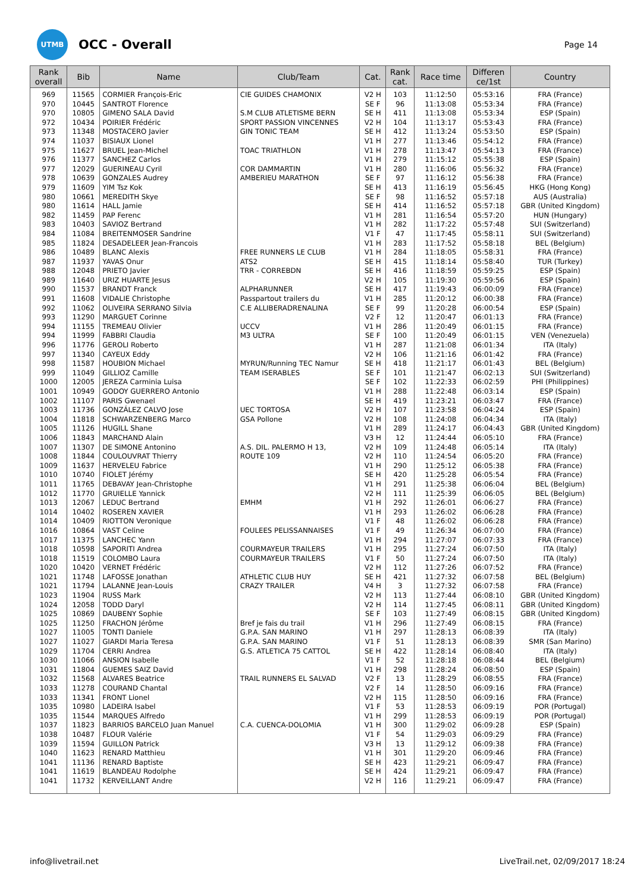UTMB
OCC - Overall
Page 14
| Rank overall | Bib | Name | Club/Team | Cat. | Rank cat. | Race time | Differen ce/1st | Country |
| --- | --- | --- | --- | --- | --- | --- | --- | --- |
| 969 | 11565 | CORMIER François-Eric | CIE GUIDES CHAMONIX | V2 H | 103 | 11:12:50 | 05:53:16 | FRA (France) |
| 970 | 10445 | SANTROT Florence | | SE F | 96 | 11:13:08 | 05:53:34 | FRA (France) |
| 970 | 10805 | GIMENO SALA David | S.M CLUB ATLETISME BERN | SE H | 411 | 11:13:08 | 05:53:34 | ESP (Spain) |
| 972 | 10434 | POIRIER Frédéric | SPORT PASSION VINCENNES | V2 H | 104 | 11:13:17 | 05:53:43 | FRA (France) |
| 973 | 11348 | MOSTACERO Javier | GIN TONIC TEAM | SE H | 412 | 11:13:24 | 05:53:50 | ESP (Spain) |
| 974 | 11037 | BISIAUX Lionel | | V1 H | 277 | 11:13:46 | 05:54:12 | FRA (France) |
| 975 | 11627 | BRUEL Jean-Michel | TOAC TRIATHLON | V1 H | 278 | 11:13:47 | 05:54:13 | FRA (France) |
| 976 | 11377 | SANCHEZ Carlos | | V1 H | 279 | 11:15:12 | 05:55:38 | ESP (Spain) |
| 977 | 12029 | GUERINEAU Cyril | COR DAMMARTIN | V1 H | 280 | 11:16:06 | 05:56:32 | FRA (France) |
| 978 | 10639 | GONZALES Audrey | AMBERIEU MARATHON | SE F | 97 | 11:16:12 | 05:56:38 | FRA (France) |
| 979 | 11609 | YIM Tsz Kok | | SE H | 413 | 11:16:19 | 05:56:45 | HKG (Hong Kong) |
| 980 | 10661 | MEREDITH Skye | | SE F | 98 | 11:16:52 | 05:57:18 | AUS (Australia) |
| 980 | 11614 | HALL Jamie | | SE H | 414 | 11:16:52 | 05:57:18 | GBR (United Kingdom) |
| 982 | 11459 | PAP Ferenc | | V1 H | 281 | 11:16:54 | 05:57:20 | HUN (Hungary) |
| 983 | 10403 | SAVIOZ Bertrand | | V1 H | 282 | 11:17:22 | 05:57:48 | SUI (Switzerland) |
| 984 | 11084 | BREITENMOSER Sandrine | | V1 F | 47 | 11:17:45 | 05:58:11 | SUI (Switzerland) |
| 985 | 11824 | DESADELEER Jean-Francois | | V1 H | 283 | 11:17:52 | 05:58:18 | BEL (Belgium) |
| 986 | 10489 | BLANC Alexis | FREE RUNNERS LE CLUB | V1 H | 284 | 11:18:05 | 05:58:31 | FRA (France) |
| 987 | 11937 | YAVAS Onur | ATS2 | SE H | 415 | 11:18:14 | 05:58:40 | TUR (Turkey) |
| 988 | 12048 | PRIETO Javier | TRR - CORREBDN | SE H | 416 | 11:18:59 | 05:59:25 | ESP (Spain) |
| 989 | 11640 | URIZ HUARTE Jesus | | V2 H | 105 | 11:19:30 | 05:59:56 | ESP (Spain) |
| 990 | 11537 | BRANDT Franck | ALPHARUNNER | SE H | 417 | 11:19:43 | 06:00:09 | FRA (France) |
| 991 | 11608 | VIDALIE Christophe | Passpartout trailers du | V1 H | 285 | 11:20:12 | 06:00:38 | FRA (France) |
| 992 | 11062 | OLIVEIRA SERRANO Silvia | C.E ALLIBERADRENALINA | SE F | 99 | 11:20:28 | 06:00:54 | ESP (Spain) |
| 993 | 11290 | MARGUET Corinne | | V2 F | 12 | 11:20:47 | 06:01:13 | FRA (France) |
| 994 | 11155 | TREMEAU Olivier | UCCV | V1 H | 286 | 11:20:49 | 06:01:15 | FRA (France) |
| 994 | 11999 | FABBRI Claudia | M3 ULTRA | SE F | 100 | 11:20:49 | 06:01:15 | VEN (Venezuela) |
| 996 | 11776 | GEROLI Roberto | | V1 H | 287 | 11:21:08 | 06:01:34 | ITA (Italy) |
| 997 | 11340 | CAYEUX Eddy | | V2 H | 106 | 11:21:16 | 06:01:42 | FRA (France) |
| 998 | 11587 | HOUBION Michael | MYRUN/Running TEC Namur | SE H | 418 | 11:21:17 | 06:01:43 | BEL (Belgium) |
| 999 | 11049 | GILLIOZ Camille | TEAM ISERABLES | SE F | 101 | 11:21:47 | 06:02:13 | SUI (Switzerland) |
| 1000 | 12005 | JEREZA Carminia Luisa | | SE F | 102 | 11:22:33 | 06:02:59 | PHI (Philippines) |
| 1001 | 10949 | GODOY GUERRERO Antonio | | V1 H | 288 | 11:22:48 | 06:03:14 | ESP (Spain) |
| 1002 | 11107 | PARIS Gwenael | | SE H | 419 | 11:23:21 | 06:03:47 | FRA (France) |
| 1003 | 11736 | GONZÁLEZ CALVO Jose | UEC TORTOSA | V2 H | 107 | 11:23:58 | 06:04:24 | ESP (Spain) |
| 1004 | 11818 | SCHWARZENBERG Marco | GSA Pollone | V2 H | 108 | 11:24:08 | 06:04:34 | ITA (Italy) |
| 1005 | 11126 | HUGILL Shane | | V1 H | 289 | 11:24:17 | 06:04:43 | GBR (United Kingdom) |
| 1006 | 11843 | MARCHAND Alain | | V3 H | 12 | 11:24:44 | 06:05:10 | FRA (France) |
| 1007 | 11307 | DE SIMONE Antonino | A.S. DIL. PALERMO H 13, | V2 H | 109 | 11:24:48 | 06:05:14 | ITA (Italy) |
| 1008 | 11844 | COULOUVRAT Thierry | ROUTE 109 | V2 H | 110 | 11:24:54 | 06:05:20 | FRA (France) |
| 1009 | 11637 | HERVELEU Fabrice | | V1 H | 290 | 11:25:12 | 06:05:38 | FRA (France) |
| 1010 | 10740 | FIOLET Jérémy | | SE H | 420 | 11:25:28 | 06:05:54 | FRA (France) |
| 1011 | 11765 | DEBAVAY Jean-Christophe | | V1 H | 291 | 11:25:38 | 06:06:04 | BEL (Belgium) |
| 1012 | 11770 | GRUIELLE Yannick | | V2 H | 111 | 11:25:39 | 06:06:05 | BEL (Belgium) |
| 1013 | 12067 | LEDUC Bertrand | EMHM | V1 H | 292 | 11:26:01 | 06:06:27 | FRA (France) |
| 1014 | 10402 | ROSEREN XAVIER | | V1 H | 293 | 11:26:02 | 06:06:28 | FRA (France) |
| 1014 | 10409 | RIOTTON Veronique | | V1 F | 48 | 11:26:02 | 06:06:28 | FRA (France) |
| 1016 | 10864 | VAST Celine | FOULEES PELISSANNAISES | V1 F | 49 | 11:26:34 | 06:07:00 | FRA (France) |
| 1017 | 11375 | LANCHEC Yann | | V1 H | 294 | 11:27:07 | 06:07:33 | FRA (France) |
| 1018 | 10598 | SAPORITI Andrea | COURMAYEUR TRAILERS | V1 H | 295 | 11:27:24 | 06:07:50 | ITA (Italy) |
| 1018 | 11519 | COLOMBO Laura | COURMAYEUR TRAILERS | V1 F | 50 | 11:27:24 | 06:07:50 | ITA (Italy) |
| 1020 | 10420 | VERNET Frédéric | | V2 H | 112 | 11:27:26 | 06:07:52 | FRA (France) |
| 1021 | 11748 | LAFOSSE Jonathan | ATHLETIC CLUB HUY | SE H | 421 | 11:27:32 | 06:07:58 | BEL (Belgium) |
| 1021 | 11794 | LALANNE Jean-Louis | CRAZY TRAILER | V4 H | 3 | 11:27:32 | 06:07:58 | FRA (France) |
| 1023 | 11904 | RUSS Mark | | V2 H | 113 | 11:27:44 | 06:08:10 | GBR (United Kingdom) |
| 1024 | 12058 | TODD Daryl | | V2 H | 114 | 11:27:45 | 06:08:11 | GBR (United Kingdom) |
| 1025 | 10869 | DAUBENY Sophie | | SE F | 103 | 11:27:49 | 06:08:15 | GBR (United Kingdom) |
| 1025 | 11250 | FRACHON Jérôme | Bref je fais du trail | V1 H | 296 | 11:27:49 | 06:08:15 | FRA (France) |
| 1027 | 11005 | TONTI Daniele | G.P.A. SAN MARINO | V1 H | 297 | 11:28:13 | 06:08:39 | ITA (Italy) |
| 1027 | 11027 | GIARDI Maria Teresa | G.P.A. SAN MARINO | V1 F | 51 | 11:28:13 | 06:08:39 | SMR (San Marino) |
| 1029 | 11704 | CERRI Andrea | G.S. ATLETICA 75 CATTOL | SE H | 422 | 11:28:14 | 06:08:40 | ITA (Italy) |
| 1030 | 11066 | ANSION Isabelle | | V1 F | 52 | 11:28:18 | 06:08:44 | BEL (Belgium) |
| 1031 | 11804 | GUEMES SAIZ David | | V1 H | 298 | 11:28:24 | 06:08:50 | ESP (Spain) |
| 1032 | 11568 | ALVARES Beatrice | TRAIL RUNNERS EL SALVAD | V2 F | 13 | 11:28:29 | 06:08:55 | FRA (France) |
| 1033 | 11278 | COURAND Chantal | | V2 F | 14 | 11:28:50 | 06:09:16 | FRA (France) |
| 1033 | 11341 | FRONT Lionel | | V2 H | 115 | 11:28:50 | 06:09:16 | FRA (France) |
| 1035 | 10980 | LADEIRA Isabel | | V1 F | 53 | 11:28:53 | 06:09:19 | POR (Portugal) |
| 1035 | 11544 | MARQUES Alfredo | | V1 H | 299 | 11:28:53 | 06:09:19 | POR (Portugal) |
| 1037 | 11823 | BARRIOS BARCELO Juan Manuel | C.A. CUENCA-DOLOMIA | V1 H | 300 | 11:29:02 | 06:09:28 | ESP (Spain) |
| 1038 | 10487 | FLOUR Valérie | | V1 F | 54 | 11:29:03 | 06:09:29 | FRA (France) |
| 1039 | 11594 | GUILLON Patrick | | V3 H | 13 | 11:29:12 | 06:09:38 | FRA (France) |
| 1040 | 11623 | RENARD Matthieu | | V1 H | 301 | 11:29:20 | 06:09:46 | FRA (France) |
| 1041 | 11136 | RENARD Baptiste | | SE H | 423 | 11:29:21 | 06:09:47 | FRA (France) |
| 1041 | 11619 | BLANDEAU Rodolphe | | SE H | 424 | 11:29:21 | 06:09:47 | FRA (France) |
| 1041 | 11732 | KERVEILLANT Andre | | V2 H | 116 | 11:29:21 | 06:09:47 | FRA (France) |
info@livetrail.net LiveTrail.net, 02/09/2017 18:24